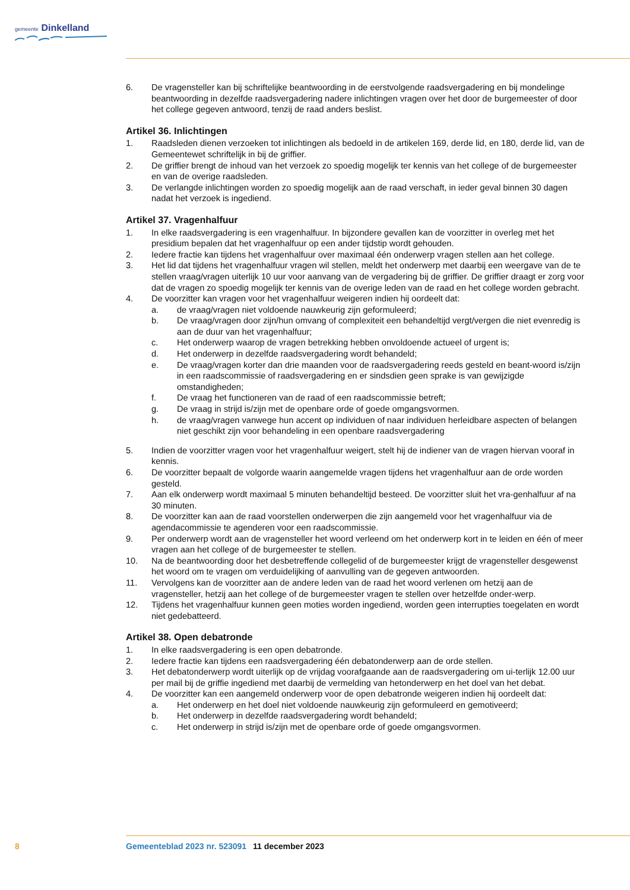gemeente Dinkelland
6. De vragensteller kan bij schriftelijke beantwoording in de eerstvolgende raadsvergadering en bij mondelinge beantwoording in dezelfde raadsvergadering nadere inlichtingen vragen over het door de burgemeester of door het college gegeven antwoord, tenzij de raad anders beslist.
Artikel 36. Inlichtingen
1. Raadsleden dienen verzoeken tot inlichtingen als bedoeld in de artikelen 169, derde lid, en 180, derde lid, van de Gemeentewet schriftelijk in bij de griffier.
2. De griffier brengt de inhoud van het verzoek zo spoedig mogelijk ter kennis van het college of de burgemeester en van de overige raadsleden.
3. De verlangde inlichtingen worden zo spoedig mogelijk aan de raad verschaft, in ieder geval binnen 30 dagen nadat het verzoek is ingediend.
Artikel 37. Vragenhalfuur
1. In elke raadsvergadering is een vragenhalfuur. In bijzondere gevallen kan de voorzitter in overleg met het presidium bepalen dat het vragenhalfuur op een ander tijdstip wordt gehouden.
2. Iedere fractie kan tijdens het vragenhalfuur over maximaal één onderwerp vragen stellen aan het college.
3. Het lid dat tijdens het vragenhalfuur vragen wil stellen, meldt het onderwerp met daarbij een weergave van de te stellen vraag/vragen uiterlijk 10 uur voor aanvang van de vergadering bij de griffier. De griffier draagt er zorg voor dat de vragen zo spoedig mogelijk ter kennis van de overige leden van de raad en het college worden gebracht.
4. De voorzitter kan vragen voor het vragenhalfuur weigeren indien hij oordeelt dat:
a. de vraag/vragen niet voldoende nauwkeurig zijn geformuleerd;
b. De vraag/vragen door zijn/hun omvang of complexiteit een behandeltijd vergt/vergen die niet evenredig is aan de duur van het vragenhalfuur;
c. Het onderwerp waarop de vragen betrekking hebben onvoldoende actueel of urgent is;
d. Het onderwerp in dezelfde raadsvergadering wordt behandeld;
e. De vraag/vragen korter dan drie maanden voor de raadsvergadering reeds gesteld en beant-woord is/zijn in een raadscommissie of raadsvergadering en er sindsdien geen sprake is van gewijzigde omstandigheden;
f. De vraag het functioneren van de raad of een raadscommissie betreft;
g. De vraag in strijd is/zijn met de openbare orde of goede omgangsvormen.
h. de vraag/vragen vanwege hun accent op individuen of naar individuen herleidbare aspecten of belangen niet geschikt zijn voor behandeling in een openbare raadsvergadering
5. Indien de voorzitter vragen voor het vragenhalfuur weigert, stelt hij de indiener van de vragen hiervan vooraf in kennis.
6. De voorzitter bepaalt de volgorde waarin aangemelde vragen tijdens het vragenhalfuur aan de orde worden gesteld.
7. Aan elk onderwerp wordt maximaal 5 minuten behandeltijd besteed. De voorzitter sluit het vra-genhalfuur af na 30 minuten.
8. De voorzitter kan aan de raad voorstellen onderwerpen die zijn aangemeld voor het vragenhalfuur via de agendacommissie te agenderen voor een raadscommissie.
9. Per onderwerp wordt aan de vragensteller het woord verleend om het onderwerp kort in te leiden en één of meer vragen aan het college of de burgemeester te stellen.
10. Na de beantwoording door het desbetreffende collegelid of de burgemeester krijgt de vragensteller desgewenst het woord om te vragen om verduidelijking of aanvulling van de gegeven antwoorden.
11. Vervolgens kan de voorzitter aan de andere leden van de raad het woord verlenen om hetzij aan de vragensteller, hetzij aan het college of de burgemeester vragen te stellen over hetzelfde onder-werp.
12. Tijdens het vragenhalfuur kunnen geen moties worden ingediend, worden geen interrupties toegelaten en wordt niet gedebatteerd.
Artikel 38. Open debatronde
1. In elke raadsvergadering is een open debatronde.
2. Iedere fractie kan tijdens een raadsvergadering één debatonderwerp aan de orde stellen.
3. Het debatonderwerp wordt uiterlijk op de vrijdag voorafgaande aan de raadsvergadering om ui-terlijk 12.00 uur per mail bij de griffie ingediend met daarbij de vermelding van hetonderwerp en het doel van het debat.
4. De voorzitter kan een aangemeld onderwerp voor de open debatronde weigeren indien hij oordeelt dat:
a. Het onderwerp en het doel niet voldoende nauwkeurig zijn geformuleerd en gemotiveerd;
b. Het onderwerp in dezelfde raadsvergadering wordt behandeld;
c. Het onderwerp in strijd is/zijn met de openbare orde of goede omgangsvormen.
8 Gemeenteblad 2023 nr. 523091 11 december 2023